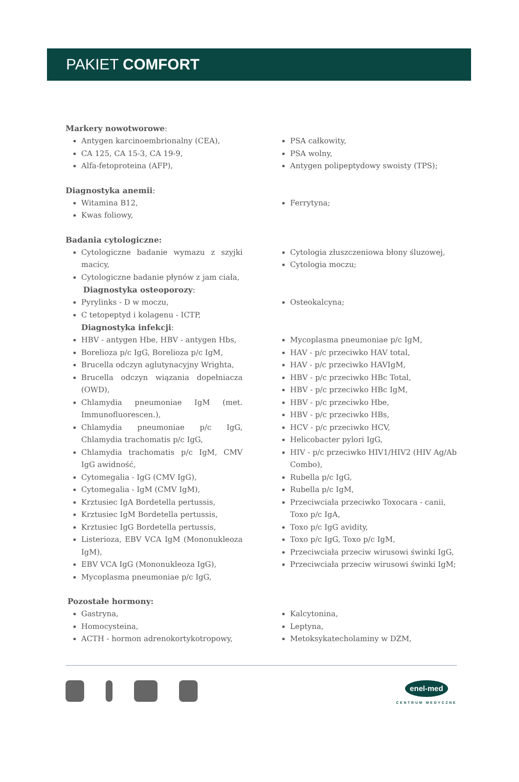PAKIET COMFORT
Markery nowotworowe:
Antygen karcinoembrionalny (CEA),
CA 125, CA 15-3, CA 19-9,
Alfa-fetoproteina (AFP),
PSA całkowity,
PSA wolny,
Antygen polipeptydowy swoisty (TPS);
Diagnostyka anemii:
Witamina B12,
Kwas foliowy,
Ferrytyna;
Badania cytologiczne:
Cytologiczne badanie wymazu z szyjki macicy,
Cytologiczne badanie płynów z jam ciała,
Cytologia złuszczeniowa błony śluzowej,
Cytologia moczu;
Diagnostyka osteoporozy:
Pyrylinks - D w moczu,
C tetopeptyd i kolagenu - ICTP,
Osteokalcyna;
Diagnostyka infekcji:
HBV - antygen Hbe, HBV - antygen Hbs,
Borelioza p/c IgG, Borelioza p/c IgM,
Brucella odczyn aglutynacyjny Wrighta,
Brucella odczyn wiązania dopełniacza (OWD),
Chlamydia pneumoniae IgM (met. Immunofluorescen.),
Chlamydia pneumoniae p/c IgG, Chlamydia trachomatis p/c IgG,
Chlamydia trachomatis p/c IgM, CMV IgG awidność,
Cytomegalia - IgG (CMV IgG),
Cytomegalia - IgM (CMV IgM),
Krztusiec IgA Bordetella pertussis,
Krztusiec IgM Bordetella pertussis,
Krztusiec IgG Bordetella pertussis,
Listerioza, EBV VCA IgM (Mononukleoza IgM),
EBV VCA IgG (Mononukleoza IgG),
Mycoplasma pneumoniae p/c IgG,
Mycoplasma pneumoniae p/c IgM,
HAV - p/c przeciwko HAV total,
HAV - p/c przeciwko HAVIgM,
HBV - p/c przeciwko HBc Total,
HBV - p/c przeciwko HBc IgM,
HBV - p/c przeciwko Hbe,
HBV - p/c przeciwko HBs,
HCV - p/c przeciwko HCV,
Helicobacter pylori IgG,
HIV - p/c przeciwko HIV1/HIV2 (HIV Ag/Ab Combo),
Rubella p/c IgG,
Rubella p/c IgM,
Przeciwciała przeciwko Toxocara - canii, Toxo p/c IgA,
Toxo p/c IgG avidity,
Toxo p/c IgG, Toxo p/c IgM,
Przeciwciała przeciw wirusowi świnki IgG,
Przeciwciała przeciw wirusowi świnki IgM;
Pozostałe hormony:
Gastryna,
Homocysteina,
ACTH - hormon adrenokortykotropowy,
Kalcytonina,
Leptyna,
Metoksykatecholaminy w DZM,
enel-med
CENTRUM MEDYCZNE